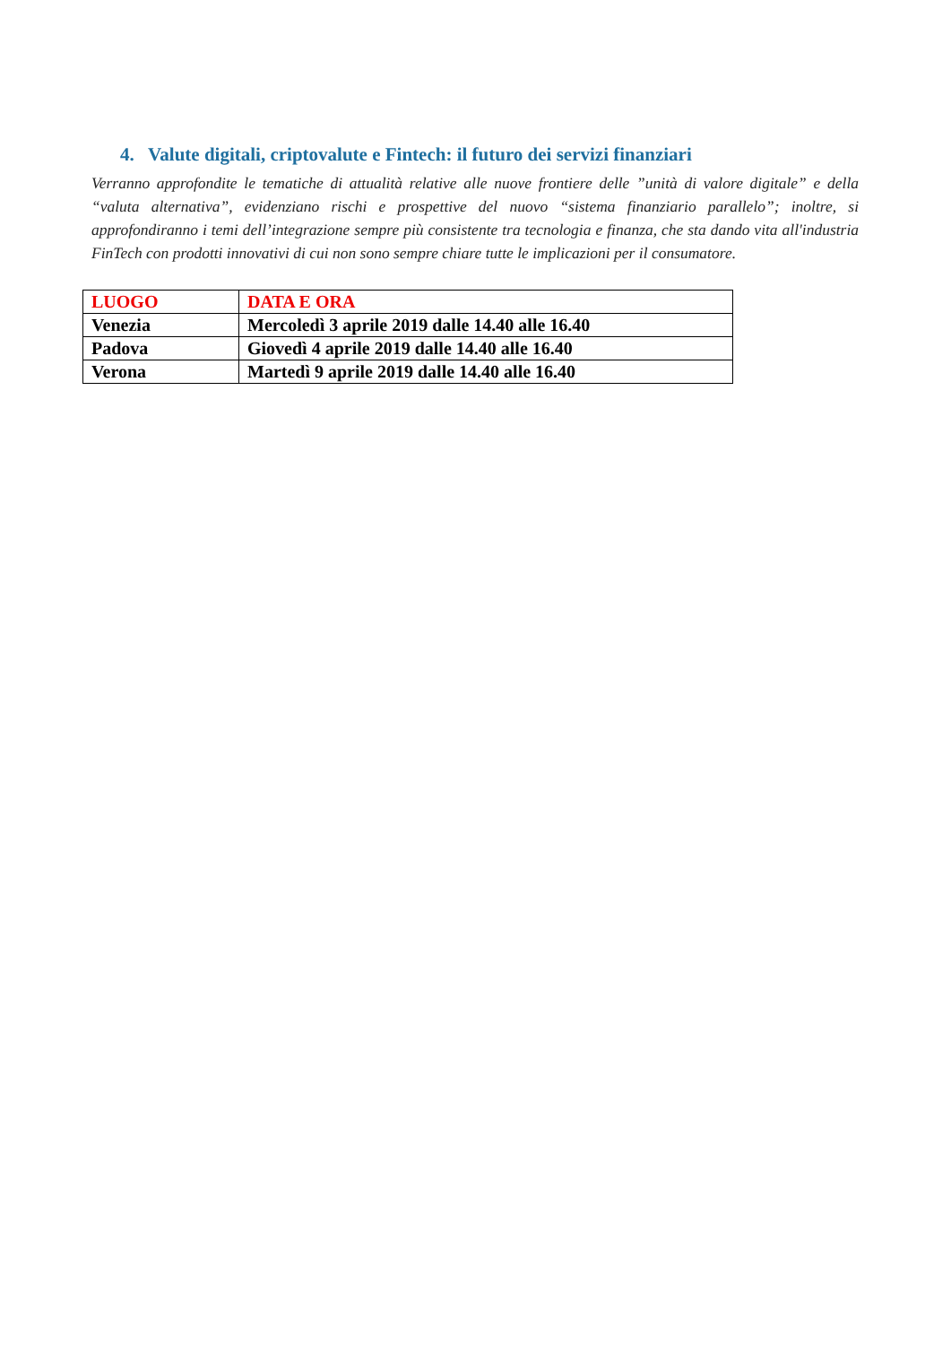4. Valute digitali, criptovalute e Fintech: il futuro dei servizi finanziari
Verranno approfondite le tematiche di attualità relative alle nuove frontiere delle ”unità di valore digitale” e della “valuta alternativa”, evidenziano rischi e prospettive del nuovo “sistema finanziario parallelo”; inoltre, si approfondiranno i temi dell’integrazione sempre più consistente tra tecnologia e finanza, che sta dando vita all'industria FinTech con prodotti innovativi di cui non sono sempre chiare tutte le implicazioni per il consumatore.
| LUOGO | DATA E ORA |
| --- | --- |
| Venezia | Mercoledì 3 aprile 2019 dalle 14.40 alle 16.40 |
| Padova | Giovedì 4 aprile 2019 dalle 14.40 alle 16.40 |
| Verona | Martedì 9 aprile 2019 dalle 14.40 alle 16.40 |